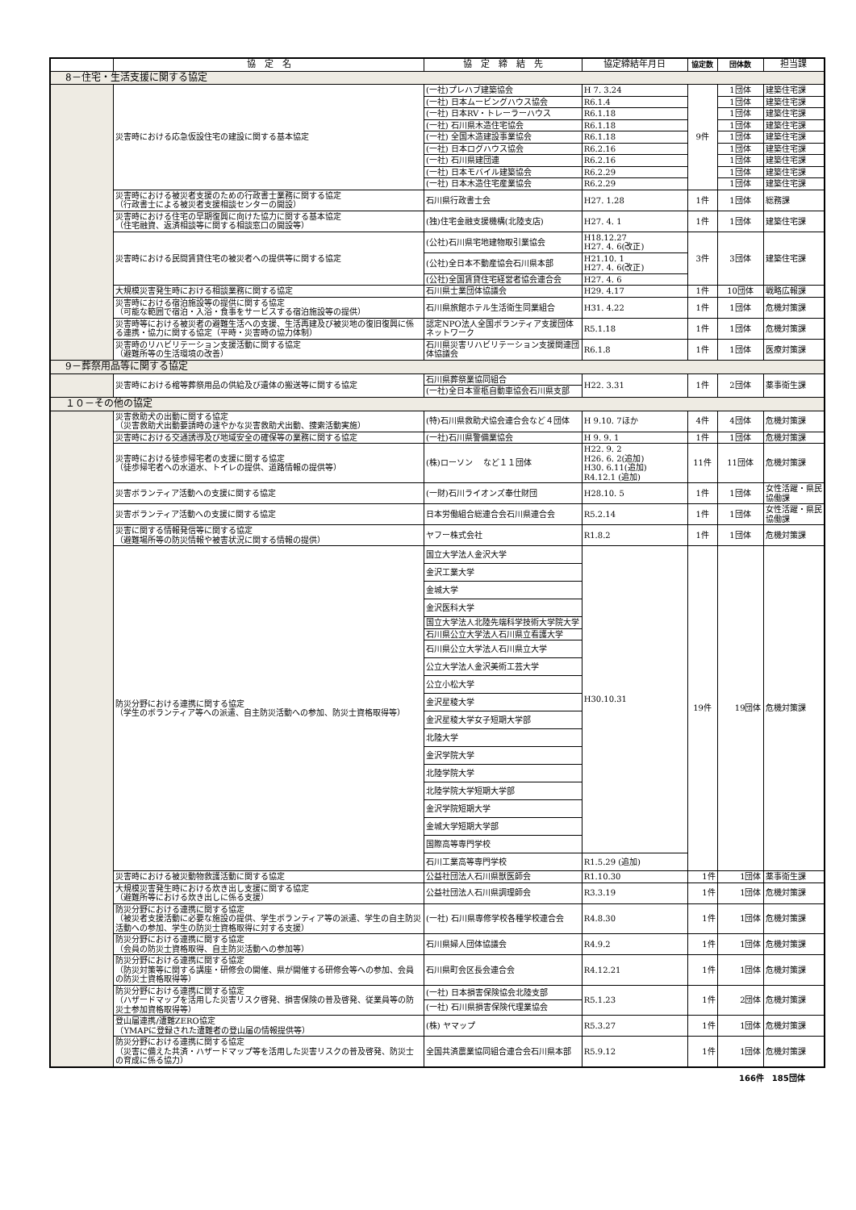| | 協 定 名 | 協 定 締 結 先 | 協定締結年月日 | 協定数 | 団体数 | 担当課 |
| --- | --- | --- | --- | --- | --- | --- |
| 8－住宅・生活支援に関する協定 | | | | | | |
| | 災害時における応急仮設住宅の建設に関する基本協定 | (一社)プレハブ建築協会 | H 7. 3.24 | 9件 | 1団体 | 建築住宅課 |
| | | (一社) 日本ムービングハウス協会 | R6.1.4 | | 1団体 | 建築住宅課 |
| | | (一社) 日本RV・トレーラーハウス | R6.1.18 | | 1団体 | 建築住宅課 |
| | | (一社) 石川県木造住宅協会 | R6.1.18 | | 1団体 | 建築住宅課 |
| | | (一社) 全国木造建設事業協会 | R6.1.18 | | 1団体 | 建築住宅課 |
| | | (一社) 日本ログハウス協会 | R6.2.16 | | 1団体 | 建築住宅課 |
| | | (一社) 石川県建団連 | R6.2.16 | | 1団体 | 建築住宅課 |
| | | (一社) 日本モバイル建築協会 | R6.2.29 | | 1団体 | 建築住宅課 |
| | | (一社) 日本木造住宅産業協会 | R6.2.29 | | 1団体 | 建築住宅課 |
| | 災害時における被災者支援のための行政書士業務に関する協定 （行政書士による被災者支援相談センターの開設） | 石川県行政書士会 | H27. 1.28 | 1件 | 1団体 | 総務課 |
| | 災害時における住宅の早期復興に向けた協力に関する基本協定 （住宅融資、返済相談等に関する相談窓口の開設等） | (独)住宅金融支援機構(北陸支店) | H27. 4. 1 | 1件 | 1団体 | 建築住宅課 |
| | 災害時における民間賃貸住宅の被災者への提供等に関する協定 | (公社)石川県宅地建物取引業協会 | H18.12.27 H27. 4. 6(改正) | 3件 | 3団体 | 建築住宅課 |
| | | (公社)全日本不動産協会石川県本部 | H21.10. 1 H27. 4. 6(改正) | | | |
| | | (公社)全国賃貸住宅経営者協会連合会 | H27. 4. 6 | | | |
| | 大規模災害発生時における相談業務に関する協定 | 石川県士業団体協議会 | H29. 4.17 | 1件 | 10団体 | 戦略広報課 |
| | 災害時における宿泊施設等の提供に関する協定 （可能な範囲で宿泊・入浴・食事をサービスする宿泊施設等の提供） | 石川県旅館ホテル生活衛生同業組合 | H31. 4.22 | 1件 | 1団体 | 危機対策課 |
| | 災害時等における被災者の避難生活への支援、生活再建及び被災地の復旧復興に係る連携・協力に関する協定（平時・災害時の協力体制） | 認定NPO法人全国ボランティア支援団体ネットワーク | R5.1.18 | 1件 | 1団体 | 危機対策課 |
| | 災害時のリハビリテーション支援活動に関する協定 （避難所等の生活環境の改善） | 石川県災害リハビリテーション支援関連団体協議会 | R6.1.8 | 1件 | 1団体 | 医療対策課 |
| 9－葬祭用品等に関する協定 | | | | | | |
| | 災害時における棺等葬祭用品の供給及び遺体の搬送等に関する協定 | 石川県葬祭業協同組合 | H22. 3.31 | 1件 | 2団体 | 薬事衛生課 |
| | | (一社)全日本霊柩自動車協会石川県支部 | | | | |
| １０－その他の協定 | | | | | | |
| | 災害救助犬の出動に関する協定 （災害救助犬出動要請時の速やかな災害救助犬出動、捜索活動実施） | (特)石川県救助犬協会連合会など４団体 | H 9.10. 7ほか | 4件 | 4団体 | 危機対策課 |
| | 災害時における交通誘導及び地域安全の確保等の業務に関する協定 | (一社)石川県警備業協会 | H 9. 9. 1 | 1件 | 1団体 | 危機対策課 |
| | 災害時における徒歩帰宅者の支援に関する協定 （徒歩帰宅者への水道水、トイレの提供、道路情報の提供等） | (株)ローソン など１１団体 | H22. 9. 2 H26. 6. 2(追加) H30. 6.11(追加) R4.12.1 (追加) | 11件 | 11団体 | 危機対策課 |
| | 災害ボランティア活動への支援に関する協定 | (一財)石川ライオンズ奉仕財団 | H28.10. 5 | 1件 | 1団体 | 女性活躍・県民協働課 |
| | 災害ボランティア活動への支援に関する協定 | 日本労働組合総連合会石川県連合会 | R5.2.14 | 1件 | 1団体 | 女性活躍・県民協働課 |
| | 災害に関する情報発信等に関する協定 （避難場所等の防災情報や被害状況に関する情報の提供） | ヤフー株式会社 | R1.8.2 | 1件 | 1団体 | 危機対策課 |
| | 防災分野における連携に関する協定 （学生のボランティア等への派遣、自主防災活動への参加、防災士資格取得等） | 国立大学法人金沢大学 | H30.10.31 | 19件 | 19団体 | 危機対策課 |
| | | 金沢工業大学 | | | | |
| | | 金城大学 | | | | |
| | | 金沢医科大学 | | | | |
| | | 国立大学法人北陸先端科学技術大学院大学 | | | | |
| | | 石川県公立大学法人石川県立看護大学 | | | | |
| | | 石川県公立大学法人石川県立大学 | | | | |
| | | 公立大学法人金沢美術工芸大学 | | | | |
| | | 公立小松大学 | | | | |
| | | 金沢星稜大学 | | | | |
| | | 金沢星稜大学女子短期大学部 | | | | |
| | | 北陸大学 | | | | |
| | | 金沢学院大学 | | | | |
| | | 北陸学院大学 | | | | |
| | | 北陸学院大学短期大学部 | | | | |
| | | 金沢学院短期大学 | | | | |
| | | 金城大学短期大学部 | | | | |
| | | 国際高等専門学校 | | | | |
| | | 石川工業高等専門学校 | R1.5.29 (追加) | | | |
| | 災害時における被災動物救護活動に関する協定 | 公益社団法人石川県獣医師会 | R1.10.30 | 1件 | 1団体 | 薬事衛生課 |
| | 大規模災害発生時における炊き出し支援に関する協定 （避難所等における炊き出しに係る支援） | 公益社団法人石川県調理師会 | R3.3.19 | 1件 | 1団体 | 危機対策課 |
| | 防災分野における連携に関する協定 （被災者支援活動に必要な施設の提供、学生ボランティア等の派遣、学生の自主防災活動への参加、学生の防災士資格取得に対する支援） | (一社) 石川県専修学校各種学校連合会 | R4.8.30 | 1件 | 1団体 | 危機対策課 |
| | 防災分野における連携に関する協定 （会員の防災士資格取得、自主防災活動への参加等） | 石川県婦人団体協議会 | R4.9.2 | 1件 | 1団体 | 危機対策課 |
| | 防災分野における連携に関する協定 （防災対策等に関する講座・研修会の開催、県が開催する研修会等への参加、会員の防災士資格取得等） | 石川県町会区長会連合会 | R4.12.21 | 1件 | 1団体 | 危機対策課 |
| | 防災分野における連携に関する協定 （ハザードマップを活用した災害リスク啓発、損害保険の普及啓発、従業員等の防災士参加資格取得等） | (一社) 日本損害保険協会北陸支部 | R5.1.23 | 1件 | 2団体 | 危機対策課 |
| | | (一社) 石川県損害保険代理業協会 | | | | |
| | 登山届連携/遭難ZERO協定 （YMAPに登録された遭難者の登山届の情報提供等） | (株) ヤマップ | R5.3.27 | 1件 | 1団体 | 危機対策課 |
| | 防災分野における連携に関する協定 （災害に備えた共済・ハザードマップ等を活用した災害リスクの普及啓発、防災士の育成に係る協力） | 全国共済農業協同組合連合会石川県本部 | R5.9.12 | 1件 | 1団体 | 危機対策課 |
166件　185団体